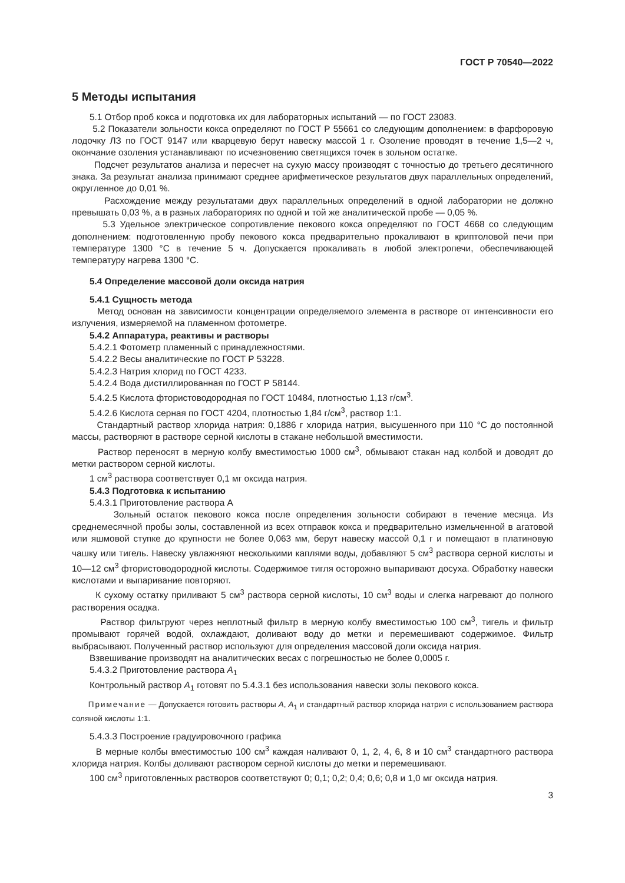ГОСТ Р 70540—2022
5 Методы испытания
5.1 Отбор проб кокса и подготовка их для лабораторных испытаний — по ГОСТ 23083.
5.2 Показатели зольности кокса определяют по ГОСТ Р 55661 со следующим дополнением: в фарфоровую лодочку ЛЗ по ГОСТ 9147 или кварцевую берут навеску массой 1 г. Озоление проводят в течение 1,5—2 ч, окончание озоления устанавливают по исчезновению светящихся точек в зольном остатке.
Подсчет результатов анализа и пересчет на сухую массу производят с точностью до третьего десятичного знака. За результат анализа принимают среднее арифметическое результатов двух параллельных определений, округленное до 0,01 %.
Расхождение между результатами двух параллельных определений в одной лаборатории не должно превышать 0,03 %, а в разных лабораториях по одной и той же аналитической пробе — 0,05 %.
5.3 Удельное электрическое сопротивление пекового кокса определяют по ГОСТ 4668 со следующим дополнением: подготовленную пробу пекового кокса предварительно прокаливают в криптоловой печи при температуре 1300 °С в течение 5 ч. Допускается прокаливать в любой электропечи, обеспечивающей температуру нагрева 1300 °С.
5.4 Определение массовой доли оксида натрия
5.4.1 Сущность метода
Метод основан на зависимости концентрации определяемого элемента в растворе от интенсивности его излучения, измеряемой на пламенном фотометре.
5.4.2 Аппаратура, реактивы и растворы
5.4.2.1 Фотометр пламенный с принадлежностями.
5.4.2.2 Весы аналитические по ГОСТ Р 53228.
5.4.2.3 Натрия хлорид по ГОСТ 4233.
5.4.2.4 Вода дистиллированная по ГОСТ Р 58144.
5.4.2.5 Кислота фтористоводородная по ГОСТ 10484, плотностью 1,13 г/см<sup>3</sup>.
5.4.2.6 Кислота серная по ГОСТ 4204, плотностью 1,84 г/см<sup>3</sup>, раствор 1:1.
Стандартный раствор хлорида натрия: 0,1886 г хлорида натрия, высушенного при 110 °С до постоянной массы, растворяют в растворе серной кислоты в стакане небольшой вместимости.
Раствор переносят в мерную колбу вместимостью 1000 см<sup>3</sup>, обмывают стакан над колбой и доводят до метки раствором серной кислоты.
1 см<sup>3</sup> раствора соответствует 0,1 мг оксида натрия.
5.4.3 Подготовка к испытанию
5.4.3.1 Приготовление раствора А
Зольный остаток пекового кокса после определения зольности собирают в течение месяца. Из среднемесячной пробы золы, составленной из всех отправок кокса и предварительно измельченной в агатовой или яшмовой ступке до крупности не более 0,063 мм, берут навеску массой 0,1 г и помещают в платиновую чашку или тигель. Навеску увлажняют несколькими каплями воды, добавляют 5 см<sup>3</sup> раствора серной кислоты и 10—12 см<sup>3</sup> фтористоводородной кислоты. Содержимое тигля осторожно выпаривают досуха. Обработку навески кислотами и выпаривание повторяют.
К сухому остатку приливают 5 см<sup>3</sup> раствора серной кислоты, 10 см<sup>3</sup> воды и слегка нагревают до полного растворения осадка.
Раствор фильтруют через неплотный фильтр в мерную колбу вместимостью 100 см<sup>3</sup>, тигель и фильтр промывают горячей водой, охлаждают, доливают воду до метки и перемешивают содержимое. Фильтр выбрасывают. Полученный раствор используют для определения массовой доли оксида натрия.
Взвешивание производят на аналитических весах с погрешностью не более 0,0005 г.
5.4.3.2 Приготовление раствора А<sub>1</sub>
Контрольный раствор А<sub>1</sub> готовят по 5.4.3.1 без использования навески золы пекового кокса.
Примечание — Допускается готовить растворы А, А<sub>1</sub> и стандартный раствор хлорида натрия с использованием раствора соляной кислоты 1:1.
5.4.3.3 Построение градуировочного графика
В мерные колбы вместимостью 100 см<sup>3</sup> каждая наливают 0, 1, 2, 4, 6, 8 и 10 см<sup>3</sup> стандартного раствора хлорида натрия. Колбы доливают раствором серной кислоты до метки и перемешивают.
100 см<sup>3</sup> приготовленных растворов соответствуют 0; 0,1; 0,2; 0,4; 0,6; 0,8 и 1,0 мг оксида натрия.
3